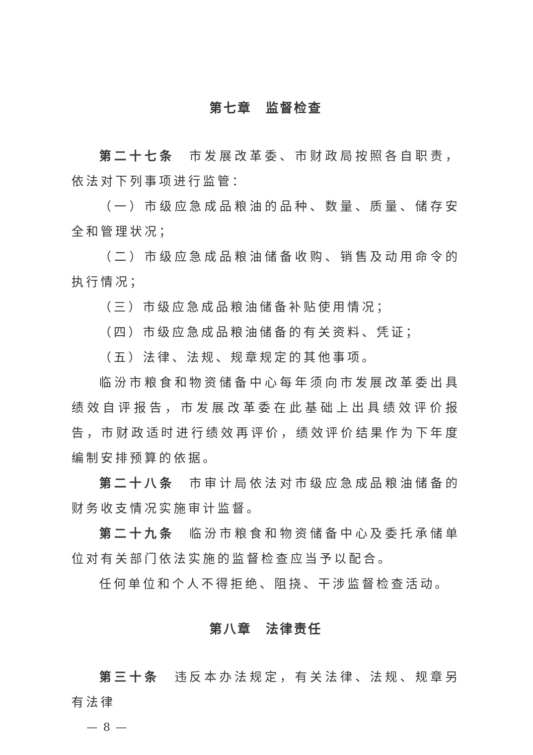第七章　监督检查
第二十七条　市发展改革委、市财政局按照各自职责，依法对下列事项进行监管：
（一）市级应急成品粮油的品种、数量、质量、储存安全和管理状况；
（二）市级应急成品粮油储备收购、销售及动用命令的执行情况；
（三）市级应急成品粮油储备补贴使用情况；
（四）市级应急成品粮油储备的有关资料、凭证；
（五）法律、法规、规章规定的其他事项。
临汾市粮食和物资储备中心每年须向市发展改革委出具绩效自评报告，市发展改革委在此基础上出具绩效评价报告，市财政适时进行绩效再评价，绩效评价结果作为下年度编制安排预算的依据。
第二十八条　市审计局依法对市级应急成品粮油储备的财务收支情况实施审计监督。
第二十九条　临汾市粮食和物资储备中心及委托承储单位对有关部门依法实施的监督检查应当予以配合。
任何单位和个人不得拒绝、阻挠、干涉监督检查活动。
第八章　法律责任
第三十条　违反本办法规定，有关法律、法规、规章另有法律
— 8 —